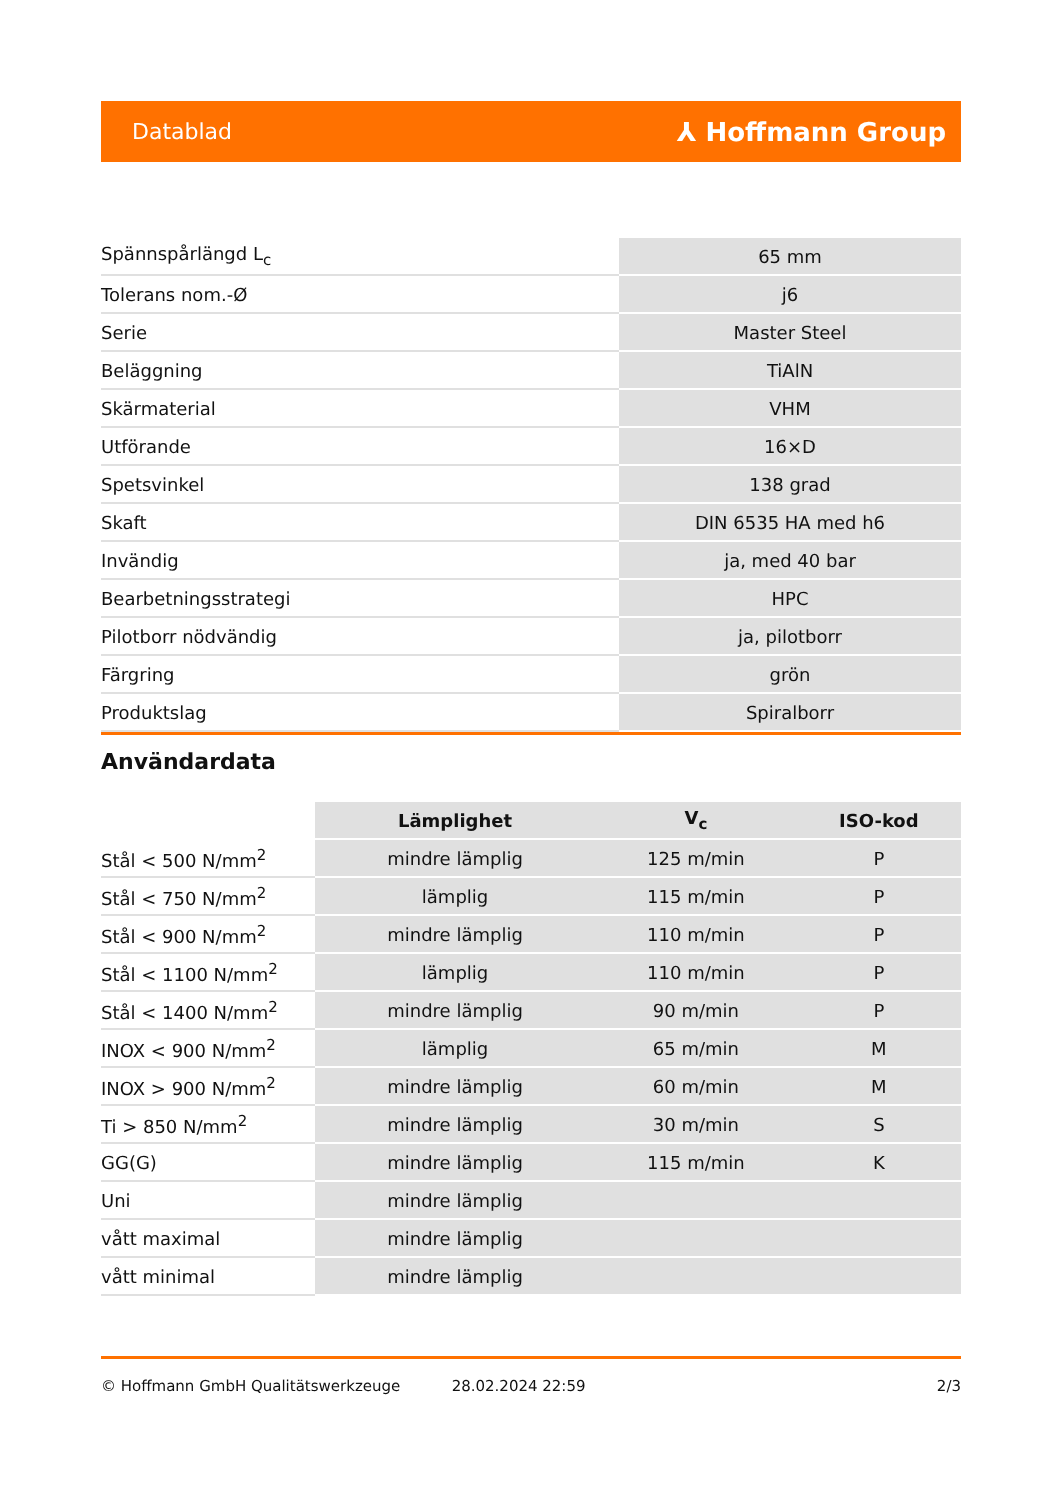Datablad ⅄ Hoffmann Group
| Spännspårlängd L<sub>c</sub> | 65 mm |
| Tolerans nom.-Ø | j6 |
| Serie | Master Steel |
| Beläggning | TiAlN |
| Skärmaterial | VHM |
| Utförande | 16×D |
| Spetsvinkel | 138 grad |
| Skaft | DIN 6535 HA med h6 |
| Invändig | ja, med 40 bar |
| Bearbetningsstrategi | HPC |
| Pilotborr nödvändig | ja, pilotborr |
| Färgring | grön |
| Produktslag | Spiralborr |
Användardata
| | Lämplighet | V<sub>c</sub> | ISO-kod |
| --- | --- | --- | --- |
| Stål < 500 N/mm<sup>2</sup> | mindre lämplig | 125 m/min | P |
| Stål < 750 N/mm<sup>2</sup> | lämplig | 115 m/min | P |
| Stål < 900 N/mm<sup>2</sup> | mindre lämplig | 110 m/min | P |
| Stål < 1100 N/mm<sup>2</sup> | lämplig | 110 m/min | P |
| Stål < 1400 N/mm<sup>2</sup> | mindre lämplig | 90 m/min | P |
| INOX < 900 N/mm<sup>2</sup> | lämplig | 65 m/min | M |
| INOX > 900 N/mm<sup>2</sup> | mindre lämplig | 60 m/min | M |
| Ti > 850 N/mm<sup>2</sup> | mindre lämplig | 30 m/min | S |
| GG(G) | mindre lämplig | 115 m/min | K |
| Uni | mindre lämplig | | |
| vått maximal | mindre lämplig | | |
| vått minimal | mindre lämplig | | |
© Hoffmann GmbH Qualitätswerkzeuge 28.02.2024 22:59 2/3